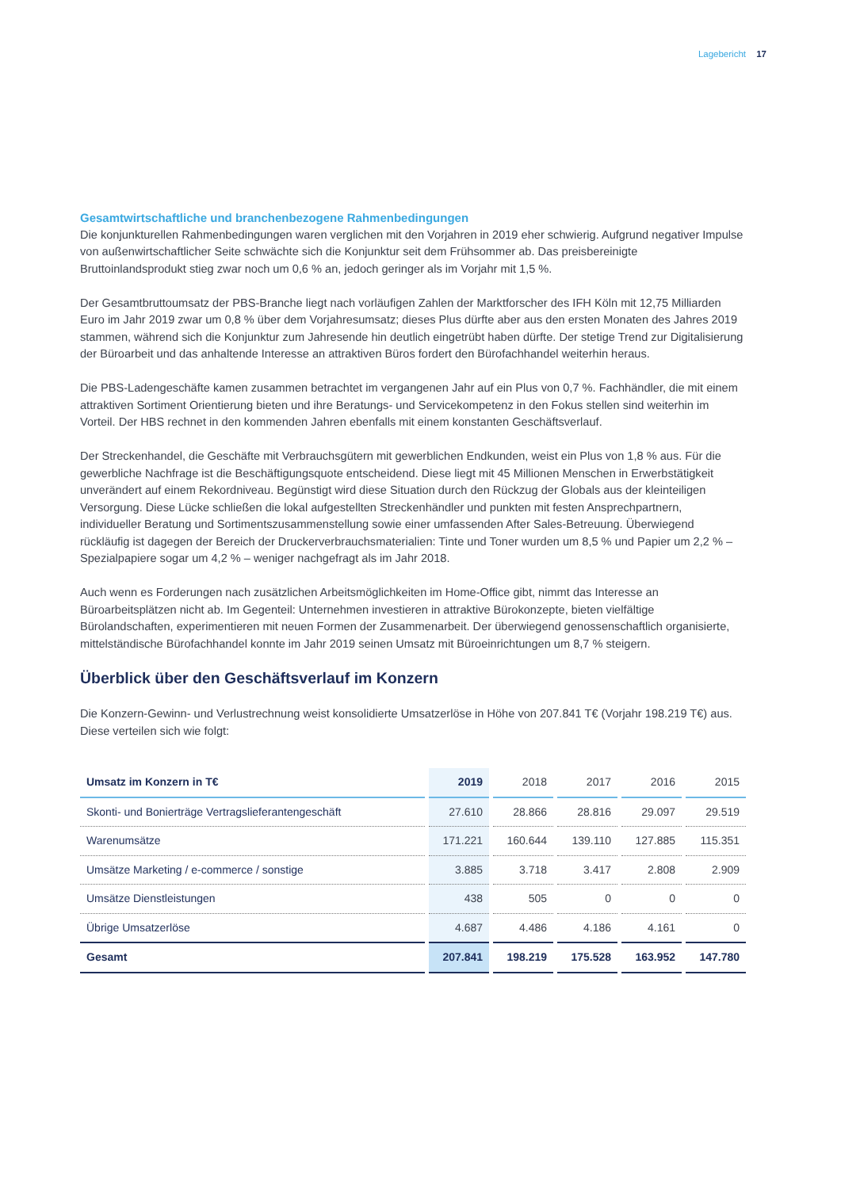Lagebericht 17
Gesamtwirtschaftliche und branchenbezogene Rahmenbedingungen
Die konjunkturellen Rahmenbedingungen waren verglichen mit den Vorjahren in 2019 eher schwierig. Aufgrund negativer Impulse von außenwirtschaftlicher Seite schwächte sich die Konjunktur seit dem Frühsommer ab. Das preisbereinigte Bruttoinlandsprodukt stieg zwar noch um 0,6 % an, jedoch geringer als im Vorjahr mit 1,5 %.
Der Gesamtbruttoumsatz der PBS-Branche liegt nach vorläufigen Zahlen der Marktforscher des IFH Köln mit 12,75 Milliarden Euro im Jahr 2019 zwar um 0,8 % über dem Vorjahresumsatz; dieses Plus dürfte aber aus den ersten Monaten des Jahres 2019 stammen, während sich die Konjunktur zum Jahresende hin deutlich eingetrübt haben dürfte. Der stetige Trend zur Digitalisierung der Büroarbeit und das anhaltende Interesse an attraktiven Büros fordert den Bürofachhandel weiterhin heraus.
Die PBS-Ladengeschäfte kamen zusammen betrachtet im vergangenen Jahr auf ein Plus von 0,7 %. Fachhändler, die mit einem attraktiven Sortiment Orientierung bieten und ihre Beratungs- und Servicekompetenz in den Fokus stellen sind weiterhin im Vorteil. Der HBS rechnet in den kommenden Jahren ebenfalls mit einem konstanten Geschäftsverlauf.
Der Streckenhandel, die Geschäfte mit Verbrauchsgütern mit gewerblichen Endkunden, weist ein Plus von 1,8 % aus. Für die gewerbliche Nachfrage ist die Beschäftigungsquote entscheidend. Diese liegt mit 45 Millionen Menschen in Erwerbstätigkeit unverändert auf einem Rekordniveau. Begünstigt wird diese Situation durch den Rückzug der Globals aus der kleinteiligen Versorgung. Diese Lücke schließen die lokal aufgestellten Streckenhändler und punkten mit festen Ansprechpartnern, individueller Beratung und Sortimentszusammenstellung sowie einer umfassenden After Sales-Betreuung. Überwiegend rückläufig ist dagegen der Bereich der Druckerverbrauchsmaterialien: Tinte und Toner wurden um 8,5 % und Papier um 2,2 % – Spezialpapiere sogar um 4,2 % – weniger nachgefragt als im Jahr 2018.
Auch wenn es Forderungen nach zusätzlichen Arbeitsmöglichkeiten im Home-Office gibt, nimmt das Interesse an Büroarbeitsplätzen nicht ab. Im Gegenteil: Unternehmen investieren in attraktive Bürokonzepte, bieten vielfältige Bürolandschaften, experimentieren mit neuen Formen der Zusammenarbeit. Der überwiegend genossenschaftlich organisierte, mittelständische Bürofachhandel konnte im Jahr 2019 seinen Umsatz mit Büroeinrichtungen um 8,7 % steigern.
Überblick über den Geschäftsverlauf im Konzern
Die Konzern-Gewinn- und Verlustrechnung weist konsolidierte Umsatzerlöse in Höhe von 207.841 T€ (Vorjahr 198.219 T€) aus. Diese verteilen sich wie folgt:
| Umsatz im Konzern in T€ | 2019 | 2018 | 2017 | 2016 | 2015 |
| --- | --- | --- | --- | --- | --- |
| Skonti- und Bonierträge Vertragslieferantengeschäft | 27.610 | 28.866 | 28.816 | 29.097 | 29.519 |
| Warenumsätze | 171.221 | 160.644 | 139.110 | 127.885 | 115.351 |
| Umsätze Marketing / e-commerce / sonstige | 3.885 | 3.718 | 3.417 | 2.808 | 2.909 |
| Umsätze Dienstleistungen | 438 | 505 | 0 | 0 | 0 |
| Übrige Umsatzerlöse | 4.687 | 4.486 | 4.186 | 4.161 | 0 |
| Gesamt | 207.841 | 198.219 | 175.528 | 163.952 | 147.780 |